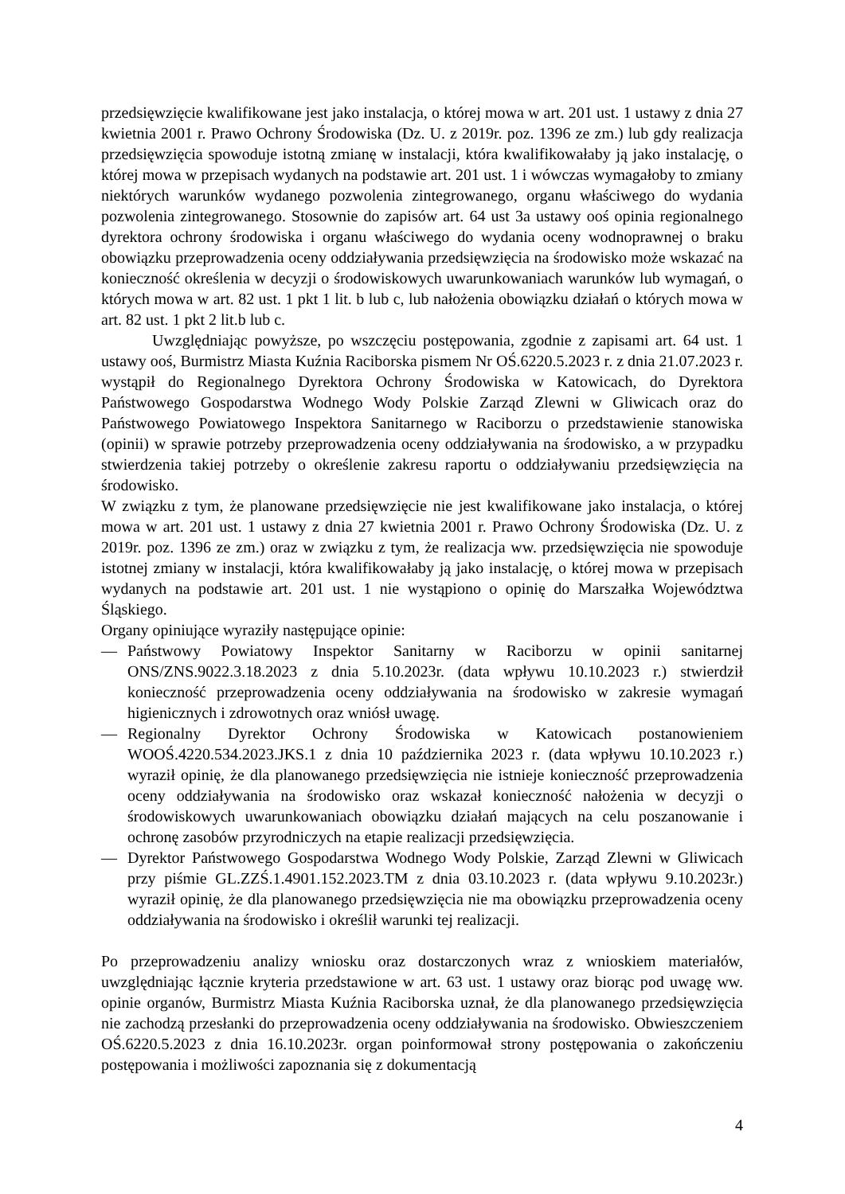przedsięwzięcie kwalifikowane jest jako instalacja, o której mowa w art. 201 ust. 1 ustawy z dnia 27 kwietnia 2001 r. Prawo Ochrony Środowiska (Dz. U. z 2019r. poz. 1396 ze zm.) lub gdy realizacja przedsięwzięcia spowoduje istotną zmianę w instalacji, która kwalifikowałaby ją jako instalację, o której mowa w przepisach wydanych na podstawie art. 201 ust. 1 i wówczas wymagałoby to zmiany niektórych warunków wydanego pozwolenia zintegrowanego, organu właściwego do wydania pozwolenia zintegrowanego. Stosownie do zapisów art. 64 ust 3a ustawy ooś opinia regionalnego dyrektora ochrony środowiska i organu właściwego do wydania oceny wodnoprawnej o braku obowiązku przeprowadzenia oceny oddziaływania przedsięwzięcia na środowisko może wskazać na konieczność określenia w decyzji o środowiskowych uwarunkowaniach warunków lub wymagań, o których mowa w art. 82 ust. 1 pkt 1 lit. b lub c, lub nałożenia obowiązku działań o których mowa w art. 82 ust. 1 pkt 2 lit.b lub c.
Uwzględniając powyższe, po wszczęciu postępowania, zgodnie z zapisami art. 64 ust. 1 ustawy ooś, Burmistrz Miasta Kuźnia Raciborska pismem Nr OŚ.6220.5.2023 r. z dnia 21.07.2023 r. wystąpił do Regionalnego Dyrektora Ochrony Środowiska w Katowicach, do Dyrektora Państwowego Gospodarstwa Wodnego Wody Polskie Zarząd Zlewni w Gliwicach oraz do Państwowego Powiatowego Inspektora Sanitarnego w Raciborzu o przedstawienie stanowiska (opinii) w sprawie potrzeby przeprowadzenia oceny oddziaływania na środowisko, a w przypadku stwierdzenia takiej potrzeby o określenie zakresu raportu o oddziaływaniu przedsięwzięcia na środowisko.
W związku z tym, że planowane przedsięwzięcie nie jest kwalifikowane jako instalacja, o której mowa w art. 201 ust. 1 ustawy z dnia 27 kwietnia 2001 r. Prawo Ochrony Środowiska (Dz. U. z 2019r. poz. 1396 ze zm.) oraz w związku z tym, że realizacja ww. przedsięwzięcia nie spowoduje istotnej zmiany w instalacji, która kwalifikowałaby ją jako instalację, o której mowa w przepisach wydanych na podstawie art. 201 ust. 1 nie wystąpiono o opinię do Marszałka Województwa Śląskiego.
Organy opiniujące wyraziły następujące opinie:
— Państwowy Powiatowy Inspektor Sanitarny w Raciborzu w opinii sanitarnej ONS/ZNS.9022.3.18.2023 z dnia 5.10.2023r. (data wpływu 10.10.2023 r.) stwierdził konieczność przeprowadzenia oceny oddziaływania na środowisko w zakresie wymagań higienicznych i zdrowotnych oraz wniósł uwagę.
— Regionalny Dyrektor Ochrony Środowiska w Katowicach postanowieniem WOOŚ.4220.534.2023.JKS.1 z dnia 10 października 2023 r. (data wpływu 10.10.2023 r.) wyraził opinię, że dla planowanego przedsięwzięcia nie istnieje konieczność przeprowadzenia oceny oddziaływania na środowisko oraz wskazał konieczność nałożenia w decyzji o środowiskowych uwarunkowaniach obowiązku działań mających na celu poszanowanie i ochronę zasobów przyrodniczych na etapie realizacji przedsięwzięcia.
— Dyrektor Państwowego Gospodarstwa Wodnego Wody Polskie, Zarząd Zlewni w Gliwicach przy piśmie GL.ZZŚ.1.4901.152.2023.TM z dnia 03.10.2023 r. (data wpływu 9.10.2023r.) wyraził opinię, że dla planowanego przedsięwzięcia nie ma obowiązku przeprowadzenia oceny oddziaływania na środowisko i określił warunki tej realizacji.
Po przeprowadzeniu analizy wniosku oraz dostarczonych wraz z wnioskiem materiałów, uwzględniając łącznie kryteria przedstawione w art. 63 ust. 1 ustawy oraz biorąc pod uwagę ww. opinie organów, Burmistrz Miasta Kuźnia Raciborska uznał, że dla planowanego przedsięwzięcia nie zachodzą przesłanki do przeprowadzenia oceny oddziaływania na środowisko. Obwieszczeniem OŚ.6220.5.2023 z dnia 16.10.2023r. organ poinformował strony postępowania o zakończeniu postępowania i możliwości zapoznania się z dokumentacją
4